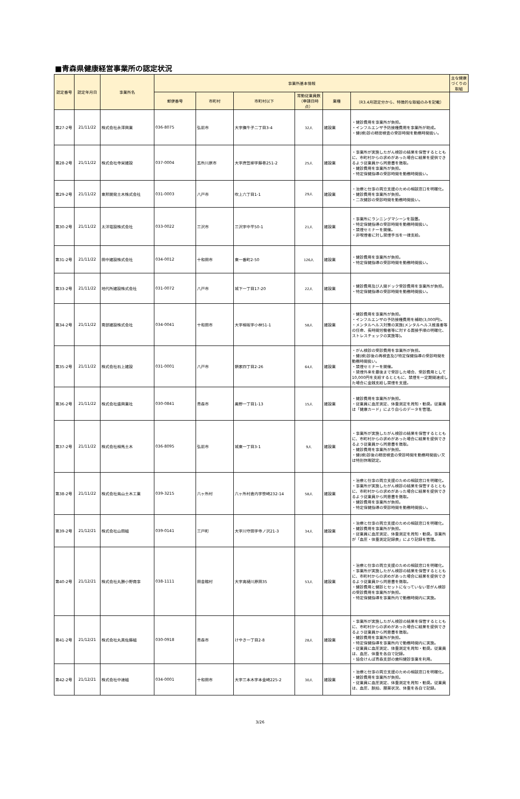■青森県健康経営事業所の認定状況
| 認定番号 | 認定年月日 | 事業所名 | 事業所基本情報 | | | | | | 主な健康づくりの取組 |
| --- | --- | --- | --- | --- | --- | --- | --- | --- | --- |
| | | | 郵便番号 | 市町村 | 市町村以下 | 常勤従業員数 （申請日時点） | 業種 | （R3.4月認定分から、特徴的な取組のみを記載） | |
| 第27-2号 | 21/11/22 | 株式会社永澤興業 | 036-8075 | 弘前市 | 大字撫牛子二丁目3-4 | 32人 | 建設業 | ・健診費用を事業所が負担。 ・インフルエンザ予防接種費用を事業所が助成。 ・健(検)診の精密検査の受診時間を勤務時間扱い。 | |
| 第28-2号 | 21/11/22 | 株式会社寺栄建設 | 037-0004 | 五所川原市 | 大字唐笠柳字藤巻251-2 | 25人 | 建設業 | ・事業所が実施したがん検診の結果を保管するとともに、市町村からの求めがあった場合に結果を提供できるよう従業員から同意書を徴取。 ・健診費用を事業所が負担。 ・特定保健指導の受診時間を勤務時間扱い。 | |
| 第29-2号 | 21/11/22 | 東邦開発土木株式会社 | 031-0003 | 八戸市 | 吹上六丁目1-1 | 29人 | 建設業 | ・治療と仕事の両立支援のための相談窓口を明確化。 ・健診費用を事業所が負担。 ・二次健診の受診時間を勤務時間扱い。 | |
| 第30-2号 | 21/11/22 | 太洋電設株式会社 | 033-0022 | 三沢市 | 三沢字中平50-1 | 21人 | 建設業 | ・事業所にランニングマシーンを設置。 ・特定保健指導の受診時間を勤務時間扱い。 ・禁煙セミナーを開催。 ・非喫煙者に対し禁煙手当を一律支給。 | |
| 第31-2号 | 21/11/22 | 田中建設株式会社 | 034-0012 | 十和田市 | 東一番町2-50 | 126人 | 建設業 | ・健診費用を事業所が負担。 ・特定保健指導の受診時間を勤務時間扱い。 | |
| 第33-2号 | 21/11/22 | 地代所建設株式会社 | 031-0072 | 八戸市 | 城下一丁目17-20 | 22人 | 建設業 | ・健診費用及び人間ドック受診費用を事業所が負担。 ・特定保健指導の受診時間を勤務時間扱い。 | |
| 第34-2号 | 21/11/22 | 南部建設株式会社 | 034-0041 | 十和田市 | 大字相坂字小林51-1 | 58人 | 建設業 | ・健診費用を事業所が負担。 ・インフルエンザの予防接種費用を補助(3,000円)。 ・メンタルヘルス対策の実施(メンタルヘルス推進者等の任命、長時間労働者等に対する面接手順の明確化、ストレスチェックの実施等)。 | |
| 第35-2号 | 21/11/22 | 株式会社石上建設 | 031-0001 | 八戸市 | 類家四丁目2-26 | 64人 | 建設業 | ・がん検診の受診費用を事業所が負担。 ・健(検)診後の再検査及び特定保健指導の受診時間を勤務時間扱い。 ・禁煙セミナーを開催。 ・禁煙外来を最後まで受診した場合、受診費用として10,000円を支給するとともに、禁煙を一定期間達成した場合に金銭支給し禁煙を支援。 | |
| 第36-2号 | 21/11/22 | 株式会社盛興業社 | 030-0841 | 青森市 | 奥野一丁目1-13 | 15人 | 建設業 | ・健診費用を事業所が負担。 ・従業員に血圧測定、体重測定を周知・勧奨。従業員は「健康カード」により自らのデータを管理。 | |
| 第37-2号 | 21/11/22 | 株式会社相馬土木 | 036-8095 | 弘前市 | 城東一丁目3-1 | 9人 | 建設業 | ・事業所が実施したがん検診の結果を保管するとともに、市町村からの求めがあった場合に結果を提供できるよう従業員から同意書を徴取。 ・健診費用を事業所が負担。 ・健(検)診後の精密検査の受診時間を勤務時間扱い又は特別休暇認定。 | |
| 第38-2号 | 21/11/22 | 株式会社鳥山土木工業 | 039-3215 | 六ヶ所村 | 六ヶ所村倉内字笹崎232-14 | 58人 | 建設業 | ・治療と仕事の両立支援のための相談窓口を明確化。 ・事業所が実施したがん検診の結果を保管するとともに、市町村からの求めがあった場合に結果を提供できるよう従業員から同意書を徴取。 ・健診費用を事業所が負担。 ・特定保健指導の受診時間を勤務時間扱い。 | |
| 第39-2号 | 21/12/21 | 株式会社山田組 | 039-0141 | 三戸町 | 大字川守田字寺ノ沢21-3 | 34人 | 建設業 | ・治療と仕事の両立支援のための相談窓口を明確化。 ・健診費用を事業所が負担。 ・従業員に血圧測定、体重測定を周知・勧奨。事業所が「血圧・体重測定記録表」により記録を管理。 | |
| 第40-2号 | 21/12/21 | 株式会社丸勝小野商事 | 038-1111 | 田舎館村 | 大字高樋川原田35 | 53人 | 建設業 | ・治療と仕事の両立支援のための相談窓口を明確化。 ・事業所が実施したがん検診の結果を保管するとともに、市町村からの求めがあった場合に結果を提供できるよう従業員から同意書を徴取。 ・健診費用と健診とセットになっていない胃がん検診の受診費用を事業所が負担。 ・特定保健指導を事業所内で勤務時間内に実施。 | |
| 第41-2号 | 21/12/21 | 株式会社丸美佐藤組 | 030-0918 | 青森市 | けやき一丁目2-8 | 28人 | 建設業 | ・事業所が実施したがん検診の結果を保管するとともに、市町村からの求めがあった場合に結果を提供できるよう従業員から同意書を徴取。 ・健診費用を事業所が負担。 ・特定保健指導を事業所内で勤務時間内に実施。 ・従業員に血圧測定、体重測定を周知・勧奨。従業員は、血圧、体重を各自で記録。 ・協会けんぽ青森支部の歯科健診事業を利用。 | |
| 第42-2号 | 21/12/21 | 株式会社中達組 | 034-0001 | 十和田市 | 大字三本木字本金崎225-2 | 30人 | 建設業 | ・治療と仕事の両立支援のための相談窓口を明確化。 ・健診費用を事業所が負担。 ・従業員に血圧測定、体重測定を周知・勧奨。従業員は、血圧、脈拍、服薬状況、体重を各自で記録。 | |
3/26